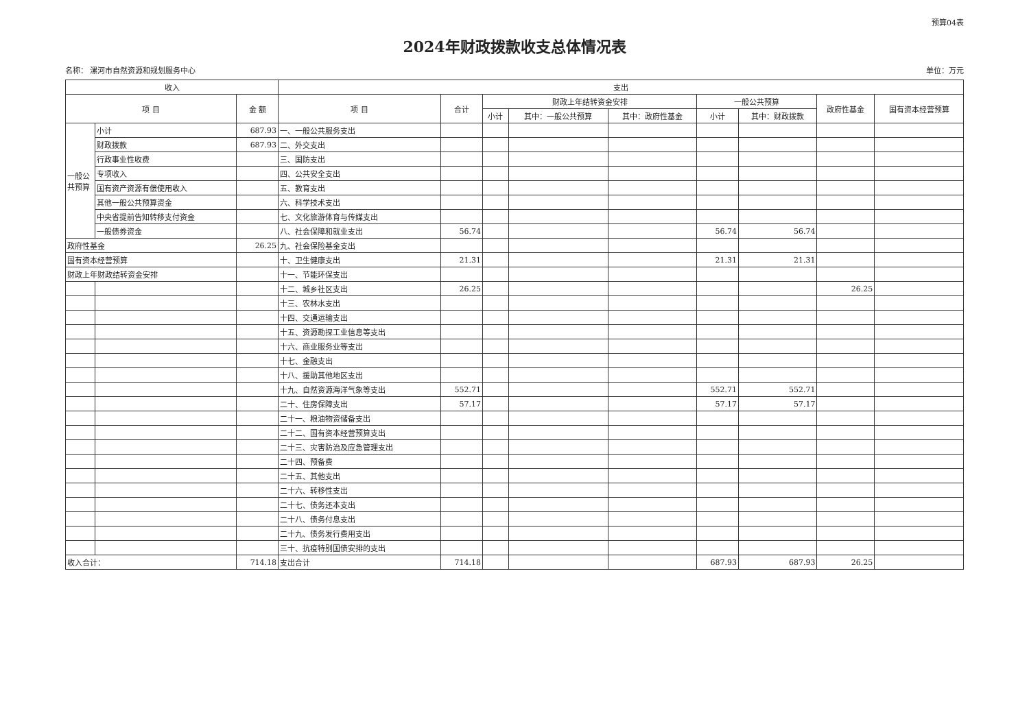预算04表
2024年财政拨款收支总体情况表
名称： 漯河市自然资源和规划服务中心 单位：万元
| 收入 | | | 支出 | | | | | | | | |
| --- | --- | --- | --- | --- | --- | --- | --- | --- | --- | --- | --- |
| 项 目 | | 金 额 | 项 目 | 合计 | 财政上年结转资金安排 | | | 一般公共预算 | | 政府性基金 | 国有资本经营预算 |
| | | | | | 小计 | 其中：一般公共预算 | 其中：政府性基金 | 小计 | 其中：财政拨款 | | |
| 一般公共预算 | 小计 | 687.93 | 一、一般公共服务支出 | | | | | | | | |
| | 财政拨款 | 687.93 | 二、外交支出 | | | | | | | | |
| | 行政事业性收费 | | 三、国防支出 | | | | | | | | |
| | 专项收入 | | 四、公共安全支出 | | | | | | | | |
| | 国有资产资源有偿使用收入 | | 五、教育支出 | | | | | | | | |
| | 其他一般公共预算资金 | | 六、科学技术支出 | | | | | | | | |
| | 中央省提前告知转移支付资金 | | 七、文化旅游体育与传媒支出 | | | | | | | | |
| | 一般债券资金 | | 八、社会保障和就业支出 | 56.74 | | | | 56.74 | 56.74 | | |
| 政府性基金 | | 26.25 | 九、社会保险基金支出 | | | | | | | | |
| 国有资本经营预算 | | | 十、卫生健康支出 | 21.31 | | | | 21.31 | 21.31 | | |
| 财政上年财政结转资金安排 | | | 十一、节能环保支出 | | | | | | | | |
| | | | 十二、城乡社区支出 | 26.25 | | | | | | 26.25 | |
| | | | 十三、农林水支出 | | | | | | | | |
| | | | 十四、交通运输支出 | | | | | | | | |
| | | | 十五、资源勘探工业信息等支出 | | | | | | | | |
| | | | 十六、商业服务业等支出 | | | | | | | | |
| | | | 十七、金融支出 | | | | | | | | |
| | | | 十八、援助其他地区支出 | | | | | | | | |
| | | | 十九、自然资源海洋气象等支出 | 552.71 | | | | 552.71 | 552.71 | | |
| | | | 二十、住房保障支出 | 57.17 | | | | 57.17 | 57.17 | | |
| | | | 二十一、粮油物资储备支出 | | | | | | | | |
| | | | 二十二、国有资本经营预算支出 | | | | | | | | |
| | | | 二十三、灾害防治及应急管理支出 | | | | | | | | |
| | | | 二十四、预备费 | | | | | | | | |
| | | | 二十五、其他支出 | | | | | | | | |
| | | | 二十六、转移性支出 | | | | | | | | |
| | | | 二十七、债务还本支出 | | | | | | | | |
| | | | 二十八、债务付息支出 | | | | | | | | |
| | | | 二十九、债务发行费用支出 | | | | | | | | |
| | | | 三十、抗疫特别国债安排的支出 | | | | | | | | |
| 收入合计： | | 714.18 | 支出合计 | 714.18 | | | | 687.93 | 687.93 | 26.25 | |